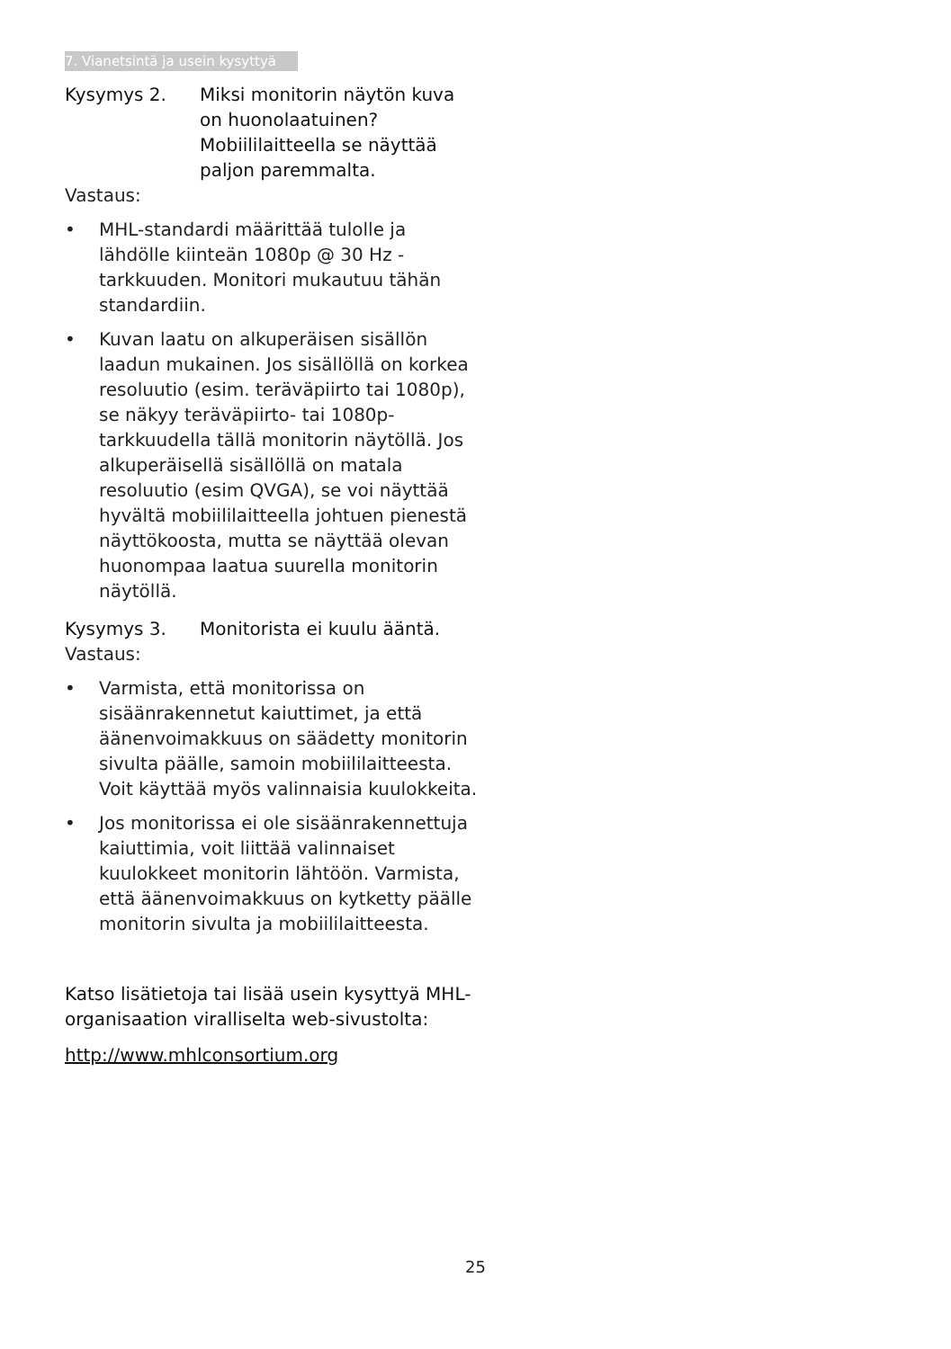7. Vianetsintä ja usein kysyttyä
Kysymys 2. Miksi monitorin näytön kuva on huonolaatuinen? Mobiililaitteella se näyttää paljon paremmalta.
Vastaus:
• MHL-standardi määrittää tulolle ja lähdölle kiinteän 1080p @ 30 Hz -tarkkuuden. Monitori mukautuu tähän standardiin.
• Kuvan laatu on alkuperäisen sisällön laadun mukainen. Jos sisällöllä on korkea resoluutio (esim. teräväpiirto tai 1080p), se näkyy teräväpiirto- tai 1080p-tarkkuudella tällä monitorin näytöllä. Jos alkuperäisellä sisällöllä on matala resoluutio (esim QVGA), se voi näyttää hyvältä mobiililaitteella johtuen pienestä näyttökoosta, mutta se näyttää olevan huonompaa laatua suurella monitorin näytöllä.
Kysymys 3. Monitorista ei kuulu ääntä.
Vastaus:
• Varmista, että monitorissa on sisäänrakennetut kaiuttimet, ja että äänenvoimakkuus on säädetty monitorin sivulta päälle, samoin mobiililaitteesta. Voit käyttää myös valinnaisia kuulokkeita.
• Jos monitorissa ei ole sisäänrakennettuja kaiuttimia, voit liittää valinnaiset kuulokkeet monitorin lähtöön. Varmista, että äänenvoimakkuus on kytketty päälle monitorin sivulta ja mobiililaitteesta.
Katso lisätietoja tai lisää usein kysyttyä MHL-organisaation viralliselta web-sivustolta:
http://www.mhlconsortium.org
25